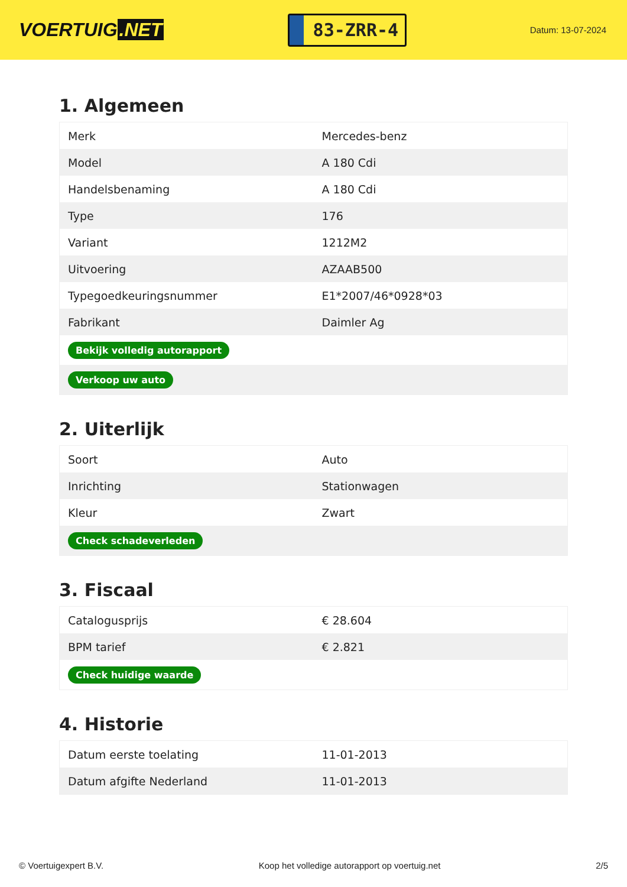VOERTUIG.NET
83-ZRR-4
Datum: 13-07-2024
1. Algemeen
| Merk | Mercedes-benz |
| Model | A 180 Cdi |
| Handelsbenaming | A 180 Cdi |
| Type | 176 |
| Variant | 1212M2 |
| Uitvoering | AZAAB500 |
| Typegoedkeuringsnummer | E1*2007/46*0928*03 |
| Fabrikant | Daimler Ag |
| Bekijk volledig autorapport | |
| Verkoop uw auto | |
2. Uiterlijk
| Soort | Auto |
| Inrichting | Stationwagen |
| Kleur | Zwart |
| Check schadeverleden | |
3. Fiscaal
| Catalogusprijs | € 28.604 |
| BPM tarief | € 2.821 |
| Check huidige waarde | |
4. Historie
| Datum eerste toelating | 11-01-2013 |
| Datum afgifte Nederland | 11-01-2013 |
© Voertuigexpert B.V. Koop het volledige autorapport op voertuig.net 2/5